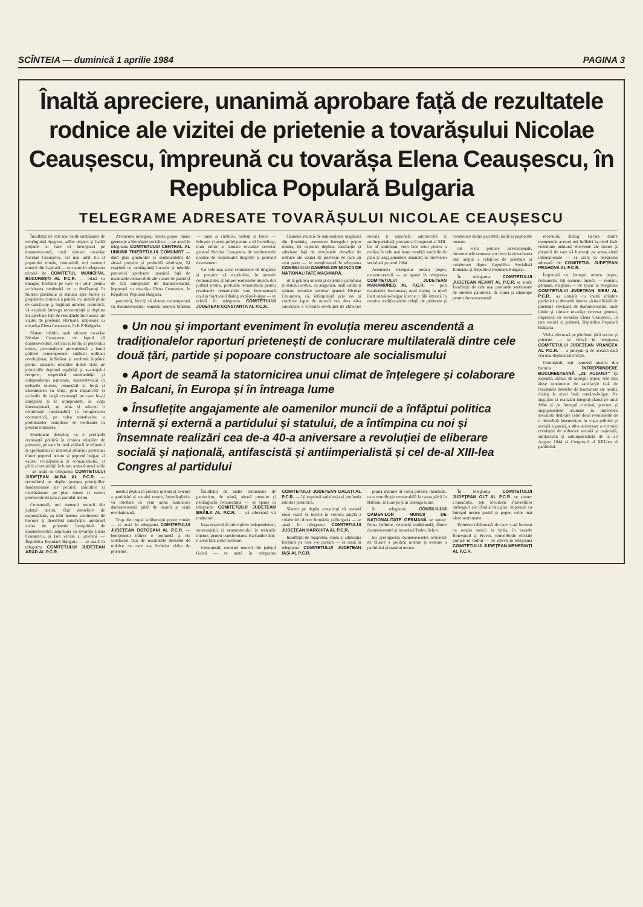SCÎNTEIA — duminică 1 aprilie 1984 PAGINA 3
Înaltă apreciere, unanimă aprobare față de rezultatele rodnice ale vizitei de prietenie a tovarășului Nicolae Ceaușescu, împreună cu tovarășa Elena Ceaușescu, în Republica Populară Bulgaria
TELEGRAME ADRESATE TOVARĂȘULUI NICOLAE CEAUȘESCU
Însuflețiți de cele mai calde simțăminte de nemărginită dragoste, adînc respect și înaltă prețuire cu care vă înconjoară pe dumneavoastră, mult stimate tovarășe Nicolae Ceaușescu, cel mai iubit fiu al poporului român, comuniștii, toți oamenii muncii din Capitală — se spune în telegrama trimisă de COMITETUL MUNICIPAL BUCUREȘTI AL P.C.R. — odată cu omagiul fierbinte pe care vi-l aduc pentru activitatea neobosită ce o desfășurați în fruntea partidului și statului spre binele și propășirea continuă a patriei, cu inimile pline de satisfacție și legitimă mîndrie patriotică, vă exprimă întreaga recunoștință și deplina lor aprobare față de rezultatele fructuoase ale vizitei de prietenie efectuate, împreună cu tovarășa Elena Ceaușescu, în R.P. Bulgaria.
Sîntem mîndri, mult stimate tovarășe Nicolae Ceaușescu, de faptul că dumneavoastră, cel mai iubit fiu al poporului nostru, personalitate proeminentă a lumii politice contemporane, strălucit militant revoluționar, înflăcărat și neobosit luptător pentru așezarea relațiilor dintre state pe principiile deplinei egalități și avantajului reciproc, respectării suveranității și independenței naționale, neamestecului în treburile interne, renunțării la forță și amenințarea cu forța, prin inițiativele și acțiunile de largă rezonanță pe care le-ați întreprins și le întreprindeți în viața internațională, ați adus și aduceți o contribuție inestimabilă la soluționarea constructivă, pe calea tratativelor, a problemelor complexe ce confruntă în prezent omenirea.
Eveniment deosebit, cu o profundă rezonanță politică în cronica relațiilor de prietenie, pe care în mod strălucit le reînnoiți și aprofundați în interesul adîncirii prieteniei dintre poporul nostru și poporul bulgar, al cauzei socialismului și comunismului, al păcii și securității în lume, această nouă solie — se arată în telegrama COMITETULUI JUDEȚEAN ALBA AL P.C.R. — reconfirmă pe deplin justețea principiilor fundamentale ale politicii științifice și clarvăzătoare pe plan intern și extern promovate de țara și partidul nostru.
Comuniștii, toți oamenii muncii din județul nostru, fără deosebire de naționalitate, au trăit intense sentimente de bucurie și deosebită satisfacție, urmărind vizita de prietenie întreprinsă de dumneavoastră, împreună cu tovarășa Elena Ceaușescu, în țara vecină și prietenă — Republica Populară Bulgaria — se arată în telegrama COMITETULUI JUDEȚEAN ARAD AL P.C.R.
Asemenea întregului nostru popor, tînăra generație a României socialiste — se arată în telegrama COMITETULUI CENTRAL AL UNIUNII TINERETULUI COMUNIST — dînd glas gîndurilor și sentimentelor de aleasă prețuire și profundă admirație, își exprimă cu nemărginită bucurie și mîndrie patriotică aprobarea unanimă față de rezultatele remarcabile ale vizitei de partid și de stat întreprinse de dumneavoastră, împreună cu tovarășa Elena Ceaușescu, în Republica Populară Bulgaria.
patriotică, fericiți că sîntem contemporani cu dumneavoastră, oamenii muncii brăileni — tineri și vîrstnici, bărbați și femei — folosesc și acest prilej pentru a vă încredința, mult iubite și stimate tovarășe secretar general Nicolae Ceaușescu, de sentimentele noastre de nețărmurită dragoste și profund devotament.
Cu cele mai alese sentimente de dragoste și prețuire vă exprimăm, în numele comuniștilor, al tuturor oamenilor muncii din județul nostru, profunda recunoștință pentru rezultatele remarcabile care încununează noul și fructuosul dialog româno-bulgar — se relevă în telegrama COMITETULUI JUDEȚEAN CONSTANȚA AL P.C.R.
Oamenii muncii de naționalitate maghiară din România, asemenea întregului popor român, își exprimă deplina satisfacție și adeziune față de rezultatele deosebit de rodnice ale vizitei de prietenie de care ați avut parte — se menționează în telegrama CONSILIULUI OAMENILOR MUNCII DE NAȚIONALITATE MAGHIARĂ.
rit la politica internă și externă a partidului și statului nostru, vă asigurăm, mult iubite și stimate tovarășe secretar general Nicolae Ceaușescu, că, întîmpinînd prin noi și vrednice fapte de muncă cea de-a 40-a aniversare a victoriei revoluției de eliberare socială și națională, antifascistă și antiimperialistă, precum și Congresul al XIII-lea al partidului, vom face totul pentru a realiza în cele mai bune condiții sarcinile de plan și angajamentele asumate în întrecerea socialistă pe anul 1984.
Asemenea întregului nostru popor, maramureșenii — se spune în telegrama COMITETULUI JUDEȚEAN MARAMUREȘ AL P.C.R. — prin rezultatele fructuoase, noul dialog la nivel înalt româno-bulgar înscrie o filă istorică în cronica tradiționalelor relații de prietenie și colaborare dintre partidele, țările și popoarele noastre.
ale vieții politice internaționale, documentele semnate vor duce la dezvoltarea mai amplă a relațiilor de prietenie și colaborare dintre Republica Socialistă România și Republica Populară Bulgaria.
În telegrama COMITETULUI JUDEȚEAN NEAMȚ AL P.C.R. se arată: Însuflețiți de cele mai profunde sentimente de mîndrie patriotică, de stimă și admirație pentru dumneavoastră.
● Un nou și important eveniment în evoluția mereu ascendentă a tradiționalelor raporturi prietenești de conlucrare multilaterală dintre cele două țări, partide și popoare constructoare ale socialismului
● Aport de seamă la statornicirea unui climat de înțelegere și colaborare în Balcani, în Europa și în întreaga lume
● Însuflețite angajamente ale oamenilor muncii de a înfăptui politica internă și externă a partidului și statului, de a întîmpina cu noi și însemnate realizări cea de-a 40-a aniversare a revoluției de eliberare socială și națională, antifascistă și antiimperialistă și cel de-al XIII-lea Congres al partidului
mentul deplin în politica internă și externă a partidului și statului nostru, încredințîndu-vă totodată că vom urma luminoasa dumneavoastră pildă de muncă și viață revoluționară.
Trup din trupul străbunului popor român — se arată în telegrama COMITETULUI JUDEȚEAN BOTOȘANI AL P.C.R. — botoșenenii trăiesc o profundă și vie satisfacție față de rezultatele deosebit de rodnice cu care s-a încheiat vizita de prietenie.
Însuflețiți de înalte sentimente de patriotism, de stimă, aleasă prețuire și nemărginită recunoștință — se spune în telegrama COMITETULUI JUDEȚEAN BRĂILA AL P.C.R. — vă adresează vii mulțumiri.
baza respectării principiilor independenței, suveranității și neamestecului în treburile interne, pentru transformarea Balcanilor într-o zonă fără arme nucleare.
Comuniștii, oamenii muncii din județul Galați — se arată în telegrama COMITETULUI JUDEȚEAN GALAȚI AL P.C.R. — își exprimă satisfacția și profunda mîndrie patriotică.
Sîntem pe deplin conștienți că această nouă vizită se înscrie în cronica amplă a colaborării dintre România și Bulgaria — se arată în telegrama COMITETULUI JUDEȚEAN HARGHITA AL P.C.R.
Insuflețiți de dragostea, stima și admirația fierbinte pe care v-o purtăm — se arată în telegrama COMITETULUI JUDEȚEAN IAȘI AL P.C.R.
primă mărime al vieții politice mondiale, ca o contribuție remarcabilă la cauza păcii în Balcani, în Europa și în întreaga lume.
În telegrama CONSILIULUI OAMENILOR MUNCII DE NAȚIONALITATE GERMANĂ se spune: Noua întîlnire, devenită tradițională, dintre dumneavoastră și tovarășul Todor Jivkov.
tru prestigioasa dumneavoastră activitate de făurire a politicii interne și externe a partidului și statului nostru.
În telegrama COMITETULUI JUDEȚEAN OLT AL P.C.R. se spune: Comuniștii, toți locuitorii străvechilor meleaguri ale Oltului dau glas, împreună cu întregul nostru partid și popor, celor mai alese sentimente.
Primirea călduroasă de care v-ați bucurat cu ocazia sosirii la Sofia, în orașele Botevgrad și Pravet, convorbirile oficiale purtate în cadrul — se relevă în telegrama COMITETULUI JUDEȚEAN MEHEDINȚI AL P.C.R.
recentului dialog, fiecare dintre momentele acestei noi întîlniri la nivel înalt constituie mărturii elocvente ale stimei și prețuirii de care vă bucurați pe arena vieții internaționale — se arată în telegrama adresată de COMITETUL JUDEȚEAN PRAHOVA AL P.C.R.
Împreună cu întregul nostru popor, comuniștii, toți oamenii muncii — români, germani, maghiari — se spune în telegrama COMITETULUI JUDEȚEAN SIBIU AL P.C.R., au urmărit cu înaltă mîndrie patriotică și deosebit interes vizita oficială de prietenie efectuată de dumneavoastră, mult iubite și stimate tovarășe secretar general, împreună cu tovarășa Elena Ceaușescu, în țara vecină și prietenă, Republica Populară Bulgaria.
Vizita efectuată pe pămîntul țării vecine și prietene — se relevă în telegrama COMITETULUI JUDEȚEAN VRANCEA AL P.C.R. — a prilejuit și de această dată cea mai deplină satisfacție.
Comuniștii, toți oamenii muncii din harnica ÎNTREPRINDERE BUCUREȘTEANĂ „23 AUGUST" își exprimă, alături de întregul popor, cele mai alese sentimente de satisfacție față de rezultatele deosebit de fructuoase ale noului dialog la nivel înalt româno-bulgar. Ne angajăm să realizăm integral planul pe anul 1984 și pe întregul cincinal, precum și angajamentele asumate în întrecerea socialistă dedicate celor două evenimente de o deosebită însemnătate în viața politică și socială a patriei, a 40-a aniversare a victoriei revoluției de eliberare socială și națională, antifascistă și antiimperialistă de la 23 August 1944 și Congresul al XIII-lea al partidului.